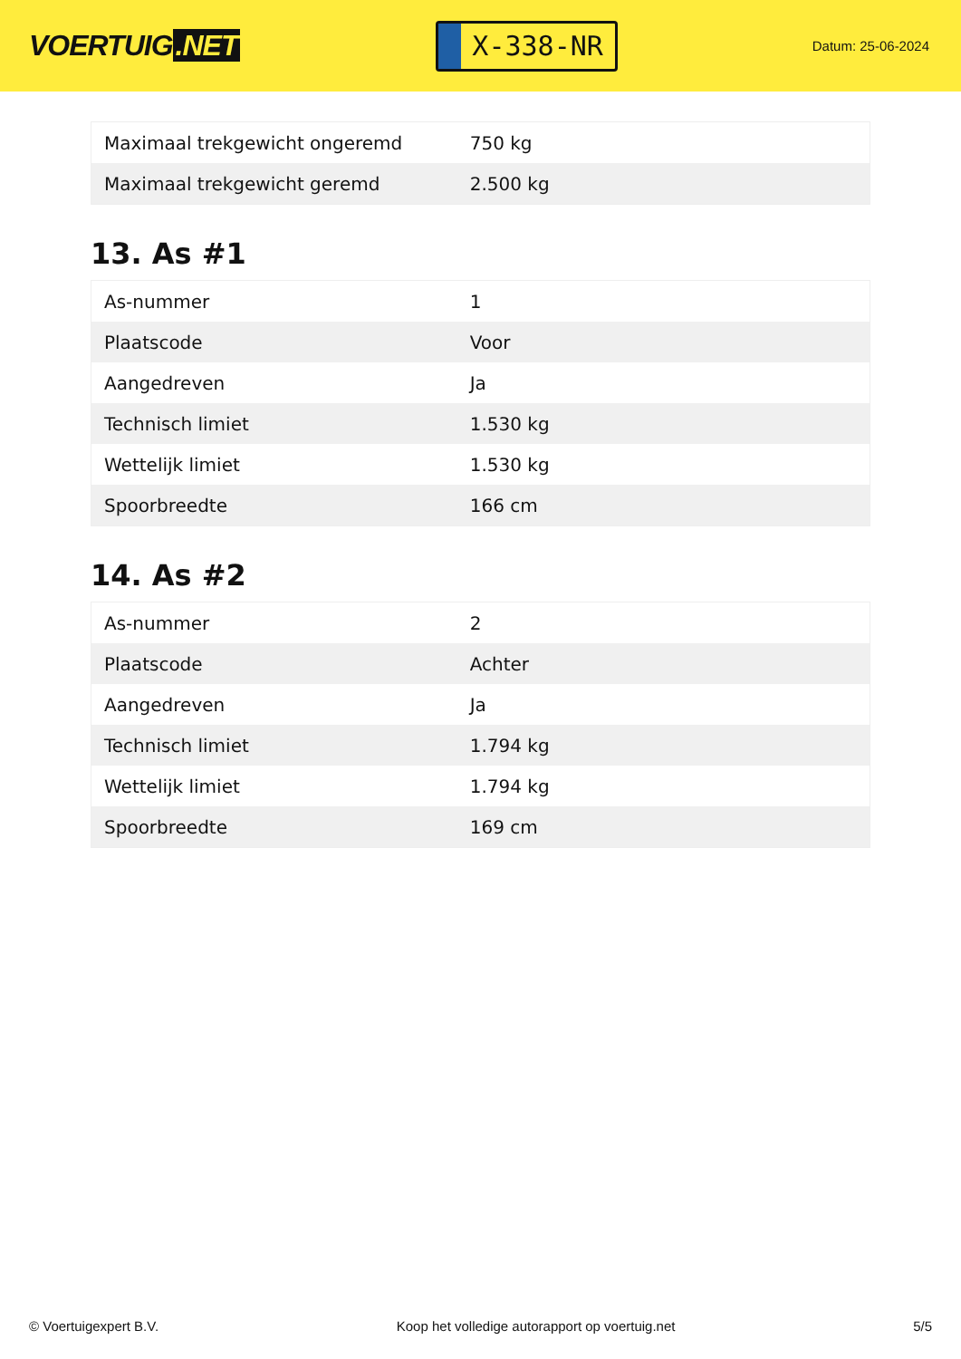VOERTUIG.NET
X-338-NR
Datum: 25-06-2024
| Maximaal trekgewicht ongeremd | 750 kg |
| Maximaal trekgewicht geremd | 2.500 kg |
13. As #1
| As-nummer | 1 |
| Plaatscode | Voor |
| Aangedreven | Ja |
| Technisch limiet | 1.530 kg |
| Wettelijk limiet | 1.530 kg |
| Spoorbreedte | 166 cm |
14. As #2
| As-nummer | 2 |
| Plaatscode | Achter |
| Aangedreven | Ja |
| Technisch limiet | 1.794 kg |
| Wettelijk limiet | 1.794 kg |
| Spoorbreedte | 169 cm |
© Voertuigexpert B.V. Koop het volledige autorapport op voertuig.net 5/5